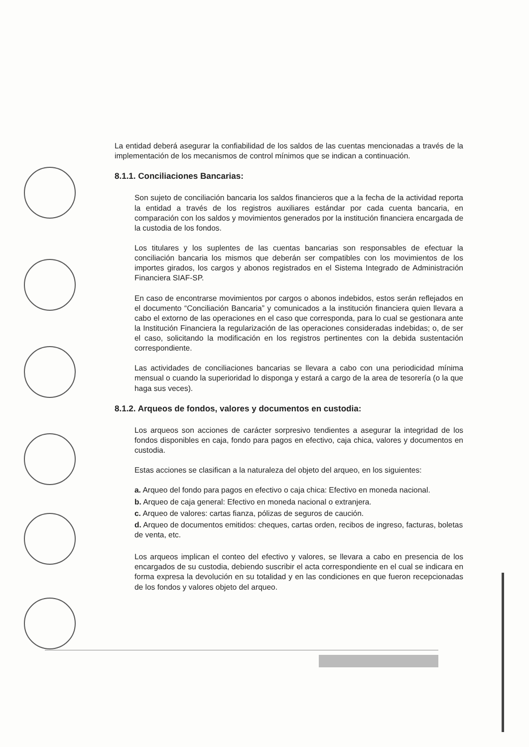La entidad deberá asegurar la confiabilidad de los saldos de las cuentas mencionadas a través de la implementación de los mecanismos de control mínimos que se indican a continuación.
8.1.1. Conciliaciones Bancarias:
Son sujeto de conciliación bancaria los saldos financieros que a la fecha de la actividad reporta la entidad a través de los registros auxiliares estándar por cada cuenta bancaria, en comparación con los saldos y movimientos generados por la institución financiera encargada de la custodia de los fondos.
Los titulares y los suplentes de las cuentas bancarias son responsables de efectuar la conciliación bancaria los mismos que deberán ser compatibles con los movimientos de los importes girados, los cargos y abonos registrados en el Sistema Integrado de Administración Financiera SIAF-SP.
En caso de encontrarse movimientos por cargos o abonos indebidos, estos serán reflejados en el documento “Conciliación Bancaria” y comunicados a la institución financiera quien llevara a cabo el extorno de las operaciones en el caso que corresponda, para lo cual se gestionara ante la Institución Financiera la regularización de las operaciones consideradas indebidas; o, de ser el caso, solicitando la modificación en los registros pertinentes con la debida sustentación correspondiente.
Las actividades de conciliaciones bancarias se llevara a cabo con una periodicidad mínima mensual o cuando la superioridad lo disponga y estará a cargo de la area de tesorería (o la que haga sus veces).
8.1.2. Arqueos de fondos, valores y documentos en custodia:
Los arqueos son acciones de carácter sorpresivo tendientes a asegurar la integridad de los fondos disponibles en caja, fondo para pagos en efectivo, caja chica, valores y documentos en custodia.
Estas acciones se clasifican a la naturaleza del objeto del arqueo, en los siguientes:
a. Arqueo del fondo para pagos en efectivo o caja chica: Efectivo en moneda nacional.
b. Arqueo de caja general: Efectivo en moneda nacional o extranjera.
c. Arqueo de valores: cartas fianza, pólizas de seguros de caución.
d. Arqueo de documentos emitidos: cheques, cartas orden, recibos de ingreso, facturas, boletas de venta, etc.
Los arqueos implican el conteo del efectivo y valores, se llevara a cabo en presencia de los encargados de su custodia, debiendo suscribir el acta correspondiente en el cual se indicara en forma expresa la devolución en su totalidad y en las condiciones en que fueron recepcionadas de los fondos y valores objeto del arqueo.